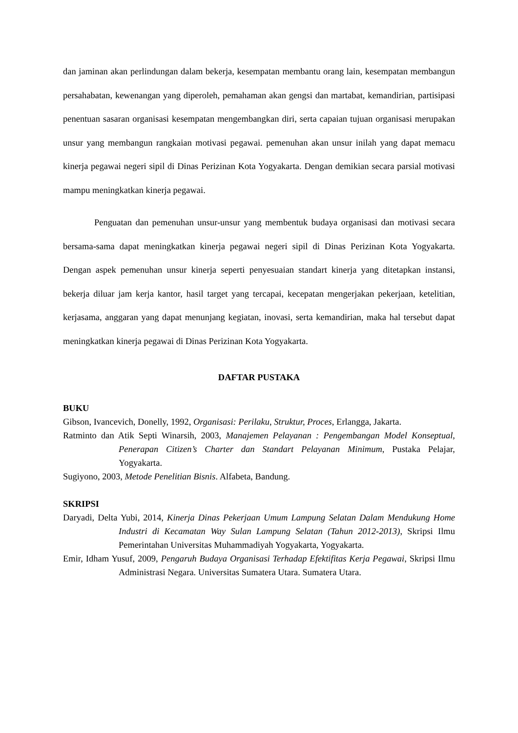dan jaminan akan perlindungan dalam bekerja, kesempatan membantu orang lain, kesempatan membangun persahabatan, kewenangan yang diperoleh, pemahaman akan gengsi dan martabat, kemandirian, partisipasi penentuan sasaran organisasi kesempatan mengembangkan diri, serta capaian tujuan organisasi merupakan unsur yang membangun rangkaian motivasi pegawai. pemenuhan akan unsur inilah yang dapat memacu kinerja pegawai negeri sipil di Dinas Perizinan Kota Yogyakarta. Dengan demikian secara parsial motivasi mampu meningkatkan kinerja pegawai.
Penguatan dan pemenuhan unsur-unsur yang membentuk budaya organisasi dan motivasi secara bersama-sama dapat meningkatkan kinerja pegawai negeri sipil di Dinas Perizinan Kota Yogyakarta. Dengan aspek pemenuhan unsur kinerja seperti penyesuaian standart kinerja yang ditetapkan instansi, bekerja diluar jam kerja kantor, hasil target yang tercapai, kecepatan mengerjakan pekerjaan, ketelitian, kerjasama, anggaran yang dapat menunjang kegiatan, inovasi, serta kemandirian, maka hal tersebut dapat meningkatkan kinerja pegawai di Dinas Perizinan Kota Yogyakarta.
DAFTAR PUSTAKA
BUKU
Gibson, Ivancevich, Donelly, 1992, Organisasi: Perilaku, Struktur, Proces, Erlangga, Jakarta.
Ratminto dan Atik Septi Winarsih, 2003, Manajemen Pelayanan : Pengembangan Model Konseptual, Penerapan Citizen’s Charter dan Standart Pelayanan Minimum, Pustaka Pelajar, Yogyakarta.
Sugiyono, 2003, Metode Penelitian Bisnis. Alfabeta, Bandung.
SKRIPSI
Daryadi, Delta Yubi, 2014, Kinerja Dinas Pekerjaan Umum Lampung Selatan Dalam Mendukung Home Industri di Kecamatan Way Sulan Lampung Selatan (Tahun 2012-2013), Skripsi Ilmu Pemerintahan Universitas Muhammadiyah Yogyakarta, Yogyakarta.
Emir, Idham Yusuf, 2009, Pengaruh Budaya Organisasi Terhadap Efektifitas Kerja Pegawai, Skripsi Ilmu Administrasi Negara. Universitas Sumatera Utara. Sumatera Utara.